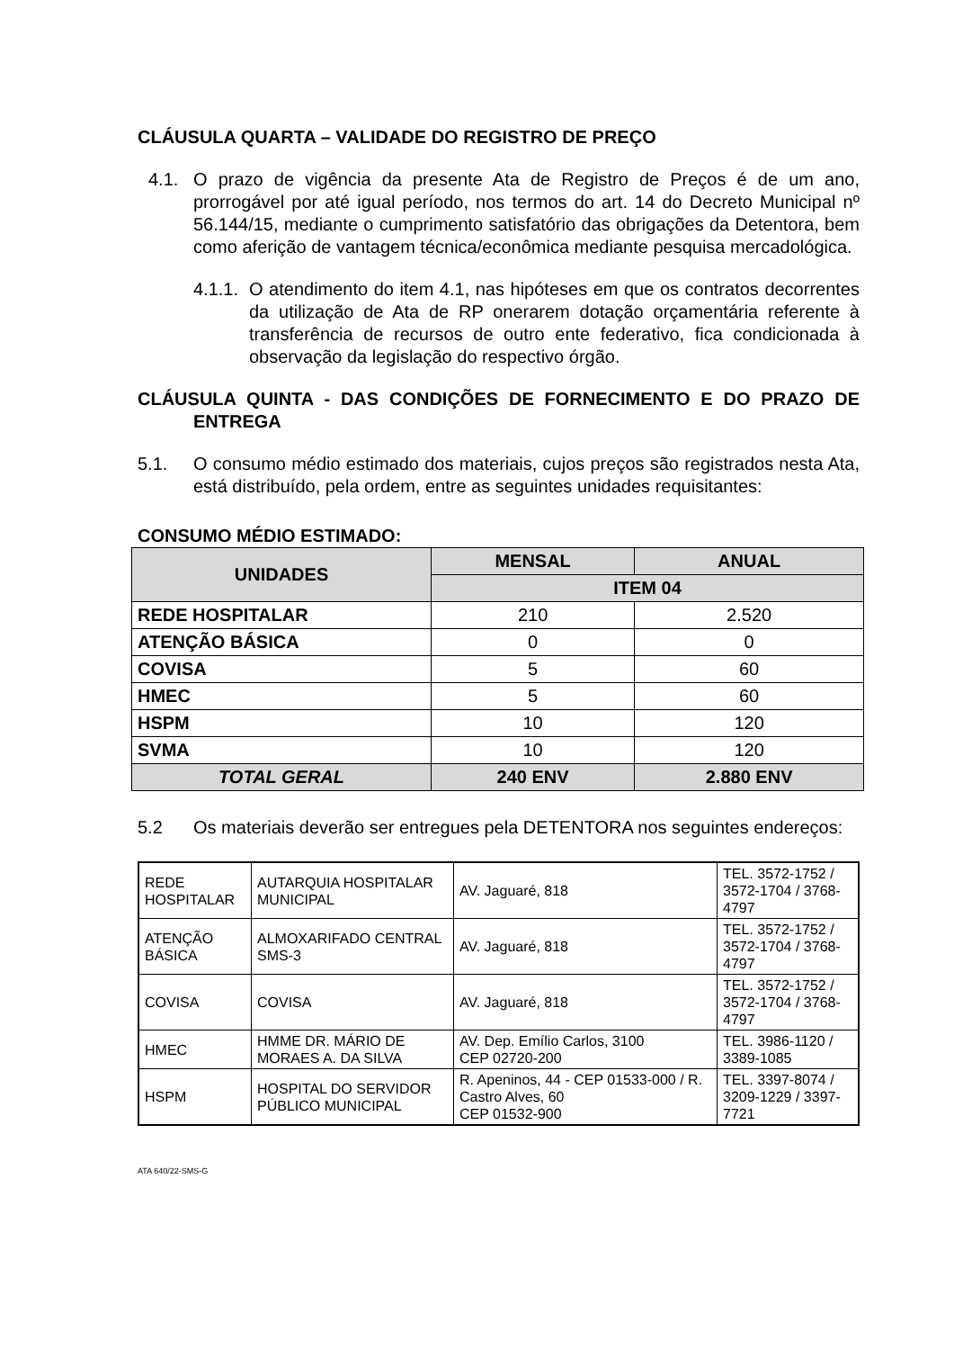CLÁUSULA QUARTA – VALIDADE DO REGISTRO DE PREÇO
4.1. O prazo de vigência da presente Ata de Registro de Preços é de um ano, prorrogável por até igual período, nos termos do art. 14 do Decreto Municipal nº 56.144/15, mediante o cumprimento satisfatório das obrigações da Detentora, bem como aferição de vantagem técnica/econômica mediante pesquisa mercadológica.
4.1.1. O atendimento do item 4.1, nas hipóteses em que os contratos decorrentes da utilização de Ata de RP onerarem dotação orçamentária referente à transferência de recursos de outro ente federativo, fica condicionada à observação da legislação do respectivo órgão.
CLÁUSULA QUINTA - DAS CONDIÇÕES DE FORNECIMENTO E DO PRAZO DE ENTREGA
5.1. O consumo médio estimado dos materiais, cujos preços são registrados nesta Ata, está distribuído, pela ordem, entre as seguintes unidades requisitantes:
CONSUMO MÉDIO ESTIMADO:
| UNIDADES | MENSAL | ANUAL |
| --- | --- | --- |
| | ITEM 04 | |
| REDE HOSPITALAR | 210 | 2.520 |
| ATENÇÃO BÁSICA | 0 | 0 |
| COVISA | 5 | 60 |
| HMEC | 5 | 60 |
| HSPM | 10 | 120 |
| SVMA | 10 | 120 |
| TOTAL GERAL | 240 ENV | 2.880 ENV |
5.2 Os materiais deverão ser entregues pela DETENTORA nos seguintes endereços:
| REDE HOSPITALAR | AUTARQUIA HOSPITALAR MUNICIPAL | AV. Jaguaré, 818 | TEL. 3572-1752 / 3572-1704 / 3768-4797 |
| ATENÇÃO BÁSICA | ALMOXARIFADO CENTRAL SMS-3 | AV. Jaguaré, 818 | TEL. 3572-1752 / 3572-1704 / 3768-4797 |
| COVISA | COVISA | AV. Jaguaré, 818 | TEL. 3572-1752 / 3572-1704 / 3768-4797 |
| HMEC | HMME DR. MÁRIO DE MORAES A. DA SILVA | AV. Dep. Emílio Carlos, 3100 CEP 02720-200 | TEL. 3986-1120 / 3389-1085 |
| HSPM | HOSPITAL DO SERVIDOR PÚBLICO MUNICIPAL | R. Apeninos, 44 - CEP 01533-000 / R. Castro Alves, 60 CEP 01532-900 | TEL. 3397-8074 / 3209-1229 / 3397-7721 |
ATA 640/22-SMS-G